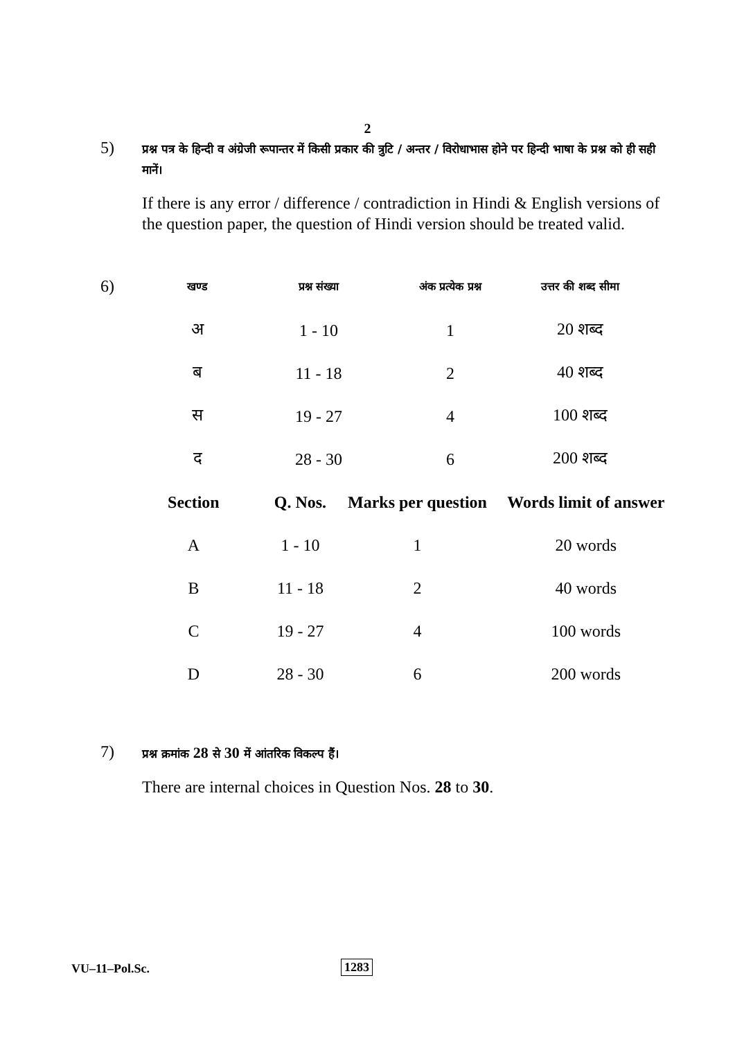2
5)
प्रश्न पत्र के हिन्दी व अंग्रेजी रूपान्तर में किसी प्रकार की त्रुटि / अन्तर / विरोधाभास होने पर हिन्दी भाषा के प्रश्न को ही सही मानें।
If there is any error / difference / contradiction in Hindi & English versions of the question paper, the question of Hindi version should be treated valid.
6)
| खण्ड | प्रश्न संख्या | अंक प्रत्येक प्रश्न | उत्तर की शब्द सीमा |
| अ | 1 - 10 | 1 | 20 शब्द |
| ब | 11 - 18 | 2 | 40 शब्द |
| स | 19 - 27 | 4 | 100 शब्द |
| द | 28 - 30 | 6 | 200 शब्द |
| Section | Q. Nos. | Marks per question | Words limit of answer |
| --- | --- | --- | --- |
| A | 1 - 10 | 1 | 20 words |
| B | 11 - 18 | 2 | 40 words |
| C | 19 - 27 | 4 | 100 words |
| D | 28 - 30 | 6 | 200 words |
7)
प्रश्न क्रमांक 28 से 30 में आंतरिक विकल्प हैं।
There are internal choices in Question Nos. 28 to 30.
VU–11–Pol.Sc. 1283